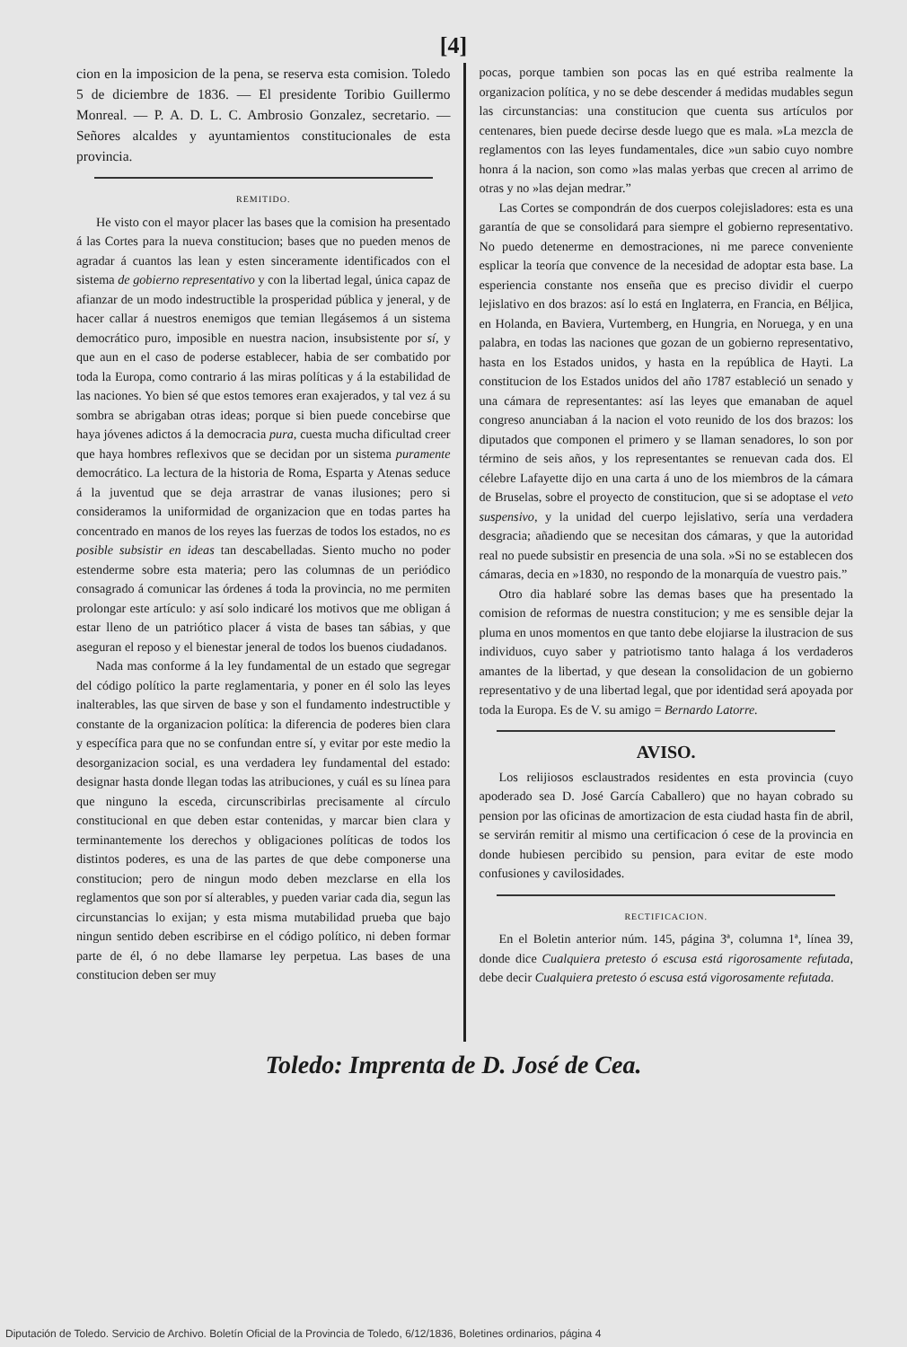[4]
cion en la imposicion de la pena, se reserva esta comision. Toledo 5 de diciembre de 1836. — El presidente Toribio Guillermo Monreal. — P. A. D. L. C. Ambrosio Gonzalez, secretario. — Señores alcaldes y ayuntamientos constitucionales de esta provincia.
REMITIDO.
He visto con el mayor placer las bases que la comision ha presentado á las Cortes para la nueva constitucion; bases que no pueden menos de agradar á cuantos las lean y esten sinceramente identificados con el sistema de gobierno representativo y con la libertad legal, única capaz de afianzar de un modo indestructible la prosperidad pública y jeneral, y de hacer callar á nuestros enemigos que temian llegásemos á un sistema democrático puro, imposible en nuestra nacion, insubsistente por sí, y que aun en el caso de poderse establecer, habia de ser combatido por toda la Europa, como contrario á las miras políticas y á la estabilidad de las naciones. Yo bien sé que estos temores eran exajerados, y tal vez á su sombra se abrigaban otras ideas; porque si bien puede concebirse que haya jóvenes adictos á la democracia pura, cuesta mucha dificultad creer que haya hombres reflexivos que se decidan por un sistema puramente democrático. La lectura de la historia de Roma, Esparta y Atenas seduce á la juventud que se deja arrastrar de vanas ilusiones; pero si consideramos la uniformidad de organizacion que en todas partes ha concentrado en manos de los reyes las fuerzas de todos los estados, no es posible subsistir en ideas tan descabelladas. Siento mucho no poder estenderme sobre esta materia; pero las columnas de un periódico consagrado á comunicar las órdenes á toda la provincia, no me permiten prolongar este artículo: y así solo indicaré los motivos que me obligan á estar lleno de un patriótico placer á vista de bases tan sábias, y que aseguran el reposo y el bienestar jeneral de todos los buenos ciudadanos.
Nada mas conforme á la ley fundamental de un estado que segregar del código político la parte reglamentaria, y poner en él solo las leyes inalterables, las que sirven de base y son el fundamento indestructible y constante de la organizacion política: la diferencia de poderes bien clara y específica para que no se confundan entre sí, y evitar por este medio la desorganizacion social, es una verdadera ley fundamental del estado: designar hasta donde llegan todas las atribuciones, y cuál es su línea para que ninguno la esceda, circunscribirlas precisamente al círculo constitucional en que deben estar contenidas, y marcar bien clara y terminantemente los derechos y obligaciones políticas de todos los distintos poderes, es una de las partes de que debe componerse una constitucion; pero de ningun modo deben mezclarse en ella los reglamentos que son por sí alterables, y pueden variar cada dia, segun las circunstancias lo exijan; y esta misma mutabilidad prueba que bajo ningun sentido deben escribirse en el código político, ni deben formar parte de él, ó no debe llamarse ley perpetua. Las bases de una constitucion deben ser muy
pocas, porque tambien son pocas las en qué estriba realmente la organizacion política, y no se debe descender á medidas mudables segun las circunstancias: una constitucion que cuenta sus artículos por centenares, bien puede decirse desde luego que es mala. »La mezcla de reglamentos con las leyes fundamentales, dice »un sabio cuyo nombre honra á la nacion, son como »las malas yerbas que crecen al arrimo de otras y no »las dejan medrar.”
Las Cortes se compondrán de dos cuerpos colejisladores: esta es una garantía de que se consolidará para siempre el gobierno representativo. No puedo detenerme en demostraciones, ni me parece conveniente esplicar la teoría que convence de la necesidad de adoptar esta base. La esperiencia constante nos enseña que es preciso dividir el cuerpo lejislativo en dos brazos: así lo está en Inglaterra, en Francia, en Béljica, en Holanda, en Baviera, Vurtemberg, en Hungria, en Noruega, y en una palabra, en todas las naciones que gozan de un gobierno representativo, hasta en los Estados unidos, y hasta en la república de Hayti. La constitucion de los Estados unidos del año 1787 estableció un senado y una cámara de representantes: así las leyes que emanaban de aquel congreso anunciaban á la nacion el voto reunido de los dos brazos: los diputados que componen el primero y se llaman senadores, lo son por término de seis años, y los representantes se renuevan cada dos. El célebre Lafayette dijo en una carta á uno de los miembros de la cámara de Bruselas, sobre el proyecto de constitucion, que si se adoptase el veto suspensivo, y la unidad del cuerpo lejislativo, sería una verdadera desgracia; añadiendo que se necesitan dos cámaras, y que la autoridad real no puede subsistir en presencia de una sola. »Si no se establecen dos cámaras, decia en »1830, no respondo de la monarquía de vuestro pais.”
Otro dia hablaré sobre las demas bases que ha presentado la comision de reformas de nuestra constitucion; y me es sensible dejar la pluma en unos momentos en que tanto debe elojiarse la ilustracion de sus individuos, cuyo saber y patriotismo tanto halaga á los verdaderos amantes de la libertad, y que desean la consolidacion de un gobierno representativo y de una libertad legal, que por identidad será apoyada por toda la Europa. Es de V. su amigo = Bernardo Latorre.
AVISO.
Los relijiosos esclaustrados residentes en esta provincia (cuyo apoderado sea D. José García Caballero) que no hayan cobrado su pension por las oficinas de amortizacion de esta ciudad hasta fin de abril, se servirán remitir al mismo una certificacion ó cese de la provincia en donde hubiesen percibido su pension, para evitar de este modo confusiones y cavilosidades.
RECTIFICACION.
En el Boletin anterior núm. 145, página 3ª, columna 1ª, línea 39, donde dice Cualquiera pretesto ó escusa está rigorosamente refutada, debe decir Cualquiera pretesto ó escusa está vigorosamente refutada.
Toledo: Imprenta de D. José de Cea.
Diputación de Toledo. Servicio de Archivo. Boletín Oficial de la Provincia de Toledo, 6/12/1836, Boletines ordinarios, página 4